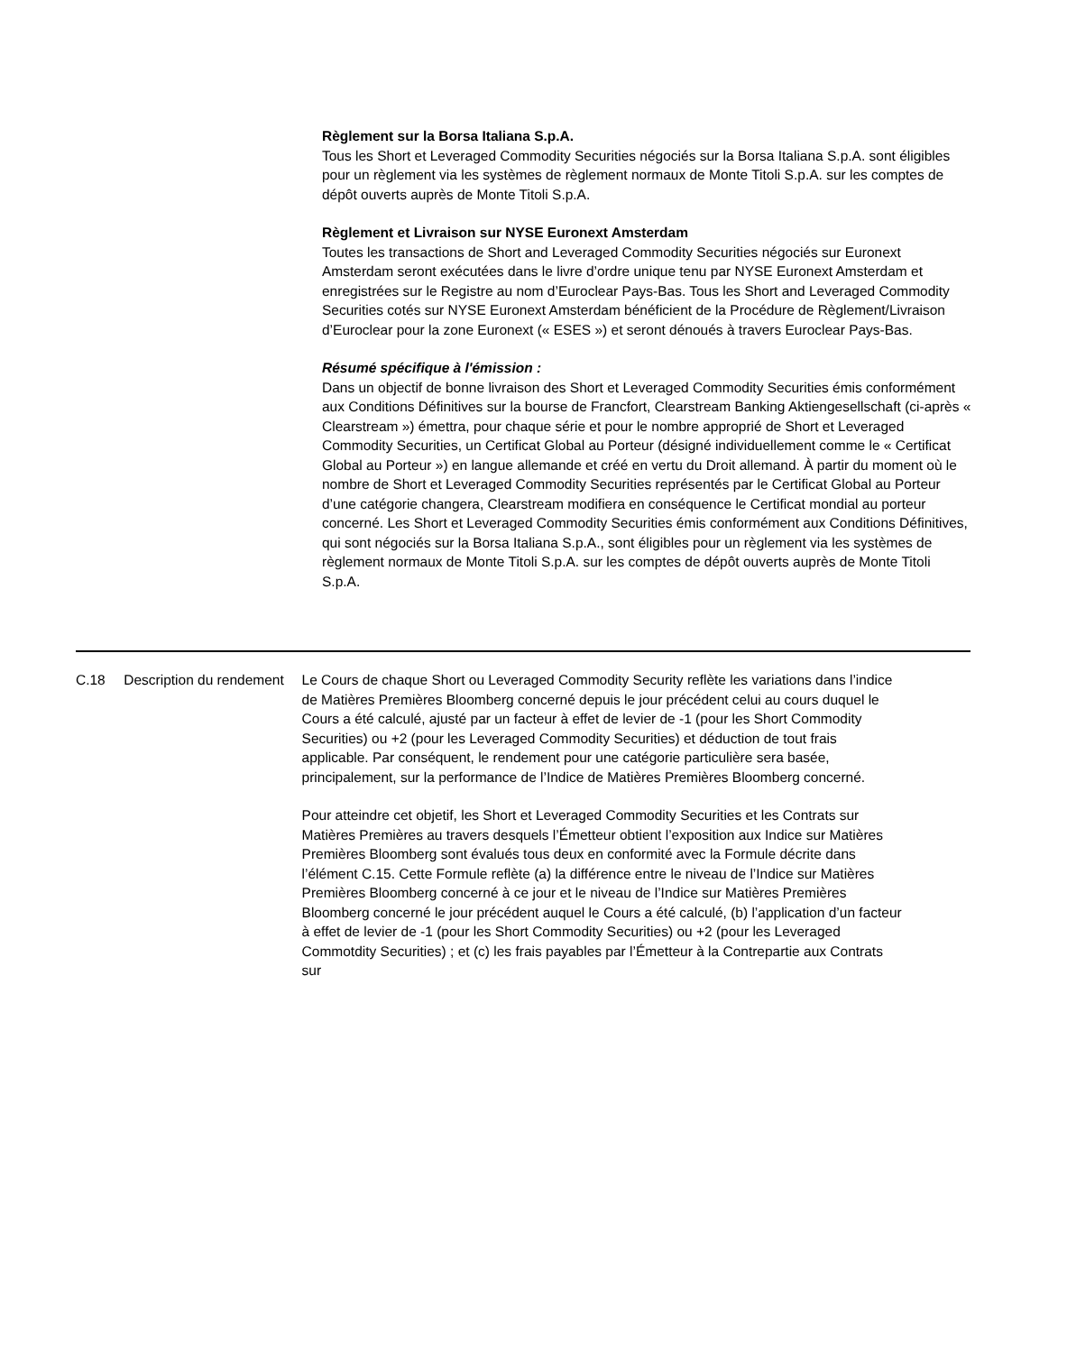Règlement sur la Borsa Italiana S.p.A.
Tous les Short et Leveraged Commodity Securities négociés sur la Borsa Italiana S.p.A. sont éligibles pour un règlement via les systèmes de règlement normaux de Monte Titoli S.p.A. sur les comptes de dépôt ouverts auprès de Monte Titoli S.p.A.
Règlement et Livraison sur NYSE Euronext Amsterdam
Toutes les transactions de Short and Leveraged Commodity Securities négociés sur Euronext Amsterdam seront exécutées dans le livre d’ordre unique tenu par NYSE Euronext Amsterdam et enregistrées sur le Registre au nom d’Euroclear Pays-Bas. Tous les Short and Leveraged Commodity Securities cotés sur NYSE Euronext Amsterdam bénéficient de la Procédure de Règlement/Livraison d’Euroclear pour la zone Euronext (« ESES ») et seront dénoués à travers Euroclear Pays-Bas.
Résumé spécifique à l'émission :
Dans un objectif de bonne livraison des Short et Leveraged Commodity Securities émis conformément aux Conditions Définitives sur la bourse de Francfort, Clearstream Banking Aktiengesellschaft (ci-après « Clearstream ») émettra, pour chaque série et pour le nombre approprié de Short et Leveraged Commodity Securities, un Certificat Global au Porteur (désigné individuellement comme le « Certificat Global au Porteur ») en langue allemande et créé en vertu du Droit allemand. À partir du moment où le nombre de Short et Leveraged Commodity Securities représentés par le Certificat Global au Porteur d’une catégorie changera, Clearstream modifiera en conséquence le Certificat mondial au porteur concerné. Les Short et Leveraged Commodity Securities émis conformément aux Conditions Définitives, qui sont négociés sur la Borsa Italiana S.p.A., sont éligibles pour un règlement via les systèmes de règlement normaux de Monte Titoli S.p.A. sur les comptes de dépôt ouverts auprès de Monte Titoli S.p.A.
C.18 Description du rendement
Le Cours de chaque Short ou Leveraged Commodity Security reflète les variations dans l’indice de Matières Premières Bloomberg concerné depuis le jour précédent celui au cours duquel le Cours a été calculé, ajusté par un facteur à effet de levier de -1 (pour les Short Commodity Securities) ou +2 (pour les Leveraged Commodity Securities) et déduction de tout frais applicable. Par conséquent, le rendement pour une catégorie particulière sera basée, principalement, sur la performance de l’Indice de Matières Premières Bloomberg concerné.
Pour atteindre cet objetif, les Short et Leveraged Commodity Securities et les Contrats sur Matières Premières au travers desquels l’Émetteur obtient l’exposition aux Indice sur Matières Premières Bloomberg sont évalués tous deux en conformité avec la Formule décrite dans l’élément C.15. Cette Formule reflète (a) la différence entre le niveau de l’Indice sur Matières Premières Bloomberg concerné à ce jour et le niveau de l’Indice sur Matières Premières Bloomberg concerné le jour précédent auquel le Cours a été calculé, (b) l’application d’un facteur à effet de levier de -1 (pour les Short Commodity Securities) ou +2 (pour les Leveraged Commotdity Securities) ; et (c) les frais payables par l’Émetteur à la Contrepartie aux Contrats sur